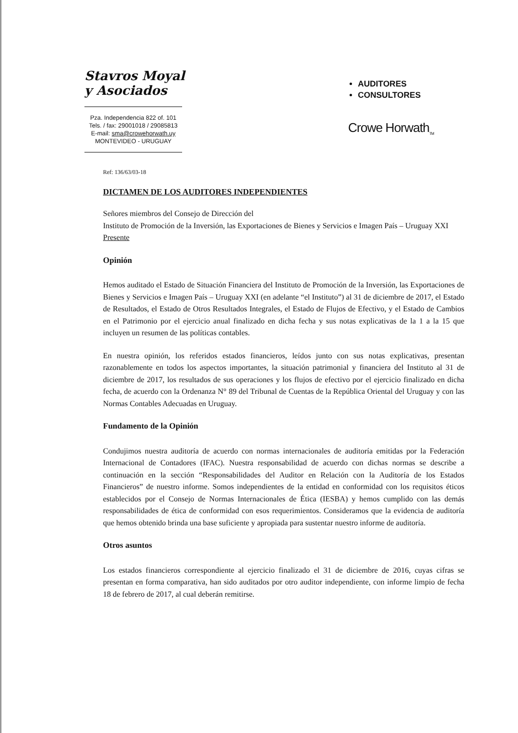Stavros Moyal
y Asociados
Pza. Independencia 822 of. 101
Tels. / fax: 29001018 / 29085813
E-mail: sma@crowehorwath.uy
MONTEVIDEO - URUGUAY
AUDITORES
CONSULTORES
Crowe Horwath<sub>TM</sub>
Ref: 136/63/03-18
DICTAMEN DE LOS AUDITORES INDEPENDIENTES
Señores miembros del Consejo de Dirección del
Instituto de Promoción de la Inversión, las Exportaciones de Bienes y Servicios e Imagen País – Uruguay XXI
Presente
Opinión
Hemos auditado el Estado de Situación Financiera del Instituto de Promoción de la Inversión, las Exportaciones de Bienes y Servicios e Imagen País – Uruguay XXI (en adelante “el Instituto”) al 31 de diciembre de 2017, el Estado de Resultados, el Estado de Otros Resultados Integrales, el Estado de Flujos de Efectivo, y el Estado de Cambios en el Patrimonio por el ejercicio anual finalizado en dicha fecha y sus notas explicativas de la 1 a la 15 que incluyen un resumen de las políticas contables.
En nuestra opinión, los referidos estados financieros, leídos junto con sus notas explicativas, presentan razonablemente en todos los aspectos importantes, la situación patrimonial y financiera del Instituto al 31 de diciembre de 2017, los resultados de sus operaciones y los flujos de efectivo por el ejercicio finalizado en dicha fecha, de acuerdo con la Ordenanza N° 89 del Tribunal de Cuentas de la República Oriental del Uruguay y con las Normas Contables Adecuadas en Uruguay.
Fundamento de la Opinión
Condujimos nuestra auditoría de acuerdo con normas internacionales de auditoría emitidas por la Federación Internacional de Contadores (IFAC). Nuestra responsabilidad de acuerdo con dichas normas se describe a continuación en la sección “Responsabilidades del Auditor en Relación con la Auditoría de los Estados Financieros” de nuestro informe. Somos independientes de la entidad en conformidad con los requisitos éticos establecidos por el Consejo de Normas Internacionales de Ética (IESBA) y hemos cumplido con las demás responsabilidades de ética de conformidad con esos requerimientos. Consideramos que la evidencia de auditoría que hemos obtenido brinda una base suficiente y apropiada para sustentar nuestro informe de auditoría.
Otros asuntos
Los estados financieros correspondiente al ejercicio finalizado el 31 de diciembre de 2016, cuyas cifras se presentan en forma comparativa, han sido auditados por otro auditor independiente, con informe limpio de fecha 18 de febrero de 2017, al cual deberán remitirse.